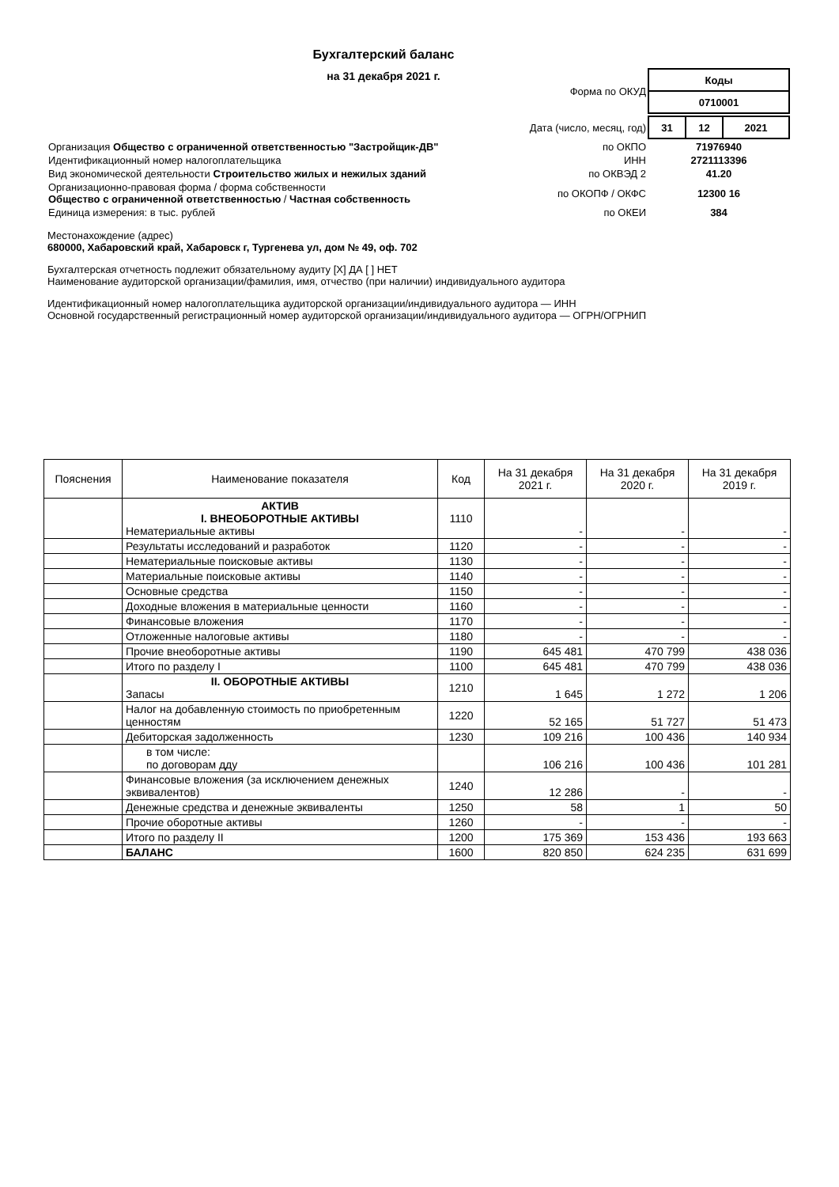Бухгалтерский баланс
на 31 декабря 2021 г.
| | Форма по ОКУД | / Коды / / 0710001 / |
| | Дата (число, месяц, год) | / 31 / 12 / 2021 / |
| Организация Общество с ограниченной ответственностью "Застройщик-ДВ" | по ОКПО | 71976940 |
| Идентификационный номер налогоплательщика | ИНН | 2721113396 |
| Вид экономической деятельности Строительство жилых и нежилых зданий | по ОКВЭД 2 | 41.20 |
| Организационно-правовая форма / форма собственности Общество с ограниченной ответственностью / Частная собственность | по ОКОПФ / ОКФС | 12300 16 |
| Единица измерения: в тыс. рублей | по ОКЕИ | 384 |
Местонахождение (адрес)
680000, Хабаровский край, Хабаровск г, Тургенева ул, дом № 49, оф. 702
Бухгалтерская отчетность подлежит обязательному аудиту [X] ДА [ ] НЕТ
Наименование аудиторской организации/фамилия, имя, отчество (при наличии) индивидуального аудитора
Идентификационный номер налогоплательщика аудиторской организации/индивидуального аудитора — ИНН
Основной государственный регистрационный номер аудиторской организации/индивидуального аудитора — ОГРН/ОГРНИП
| Пояснения | Наименование показателя | Код | На 31 декабря 2021 г. | На 31 декабря 2020 г. | На 31 декабря 2019 г. |
| --- | --- | --- | --- | --- | --- |
| | АКТИВ I. ВНЕОБОРОТНЫЕ АКТИВЫ Нематериальные активы | 1110 | - | - | - |
| | Результаты исследований и разработок | 1120 | - | - | - |
| | Нематериальные поисковые активы | 1130 | - | - | - |
| | Материальные поисковые активы | 1140 | - | - | - |
| | Основные средства | 1150 | - | - | - |
| | Доходные вложения в материальные ценности | 1160 | - | - | - |
| | Финансовые вложения | 1170 | - | - | - |
| | Отложенные налоговые активы | 1180 | - | - | - |
| | Прочие внеоборотные активы | 1190 | 645 481 | 470 799 | 438 036 |
| | Итого по разделу I | 1100 | 645 481 | 470 799 | 438 036 |
| | II. ОБОРОТНЫЕ АКТИВЫ Запасы | 1210 | 1 645 | 1 272 | 1 206 |
| | Налог на добавленную стоимость по приобретенным ценностям | 1220 | 52 165 | 51 727 | 51 473 |
| | Дебиторская задолженность | 1230 | 109 216 | 100 436 | 140 934 |
| | в том числе: по договорам дду | | 106 216 | 100 436 | 101 281 |
| | Финансовые вложения (за исключением денежных эквивалентов) | 1240 | 12 286 | - | - |
| | Денежные средства и денежные эквиваленты | 1250 | 58 | 1 | 50 |
| | Прочие оборотные активы | 1260 | - | - | - |
| | Итого по разделу II | 1200 | 175 369 | 153 436 | 193 663 |
| | БАЛАНС | 1600 | 820 850 | 624 235 | 631 699 |